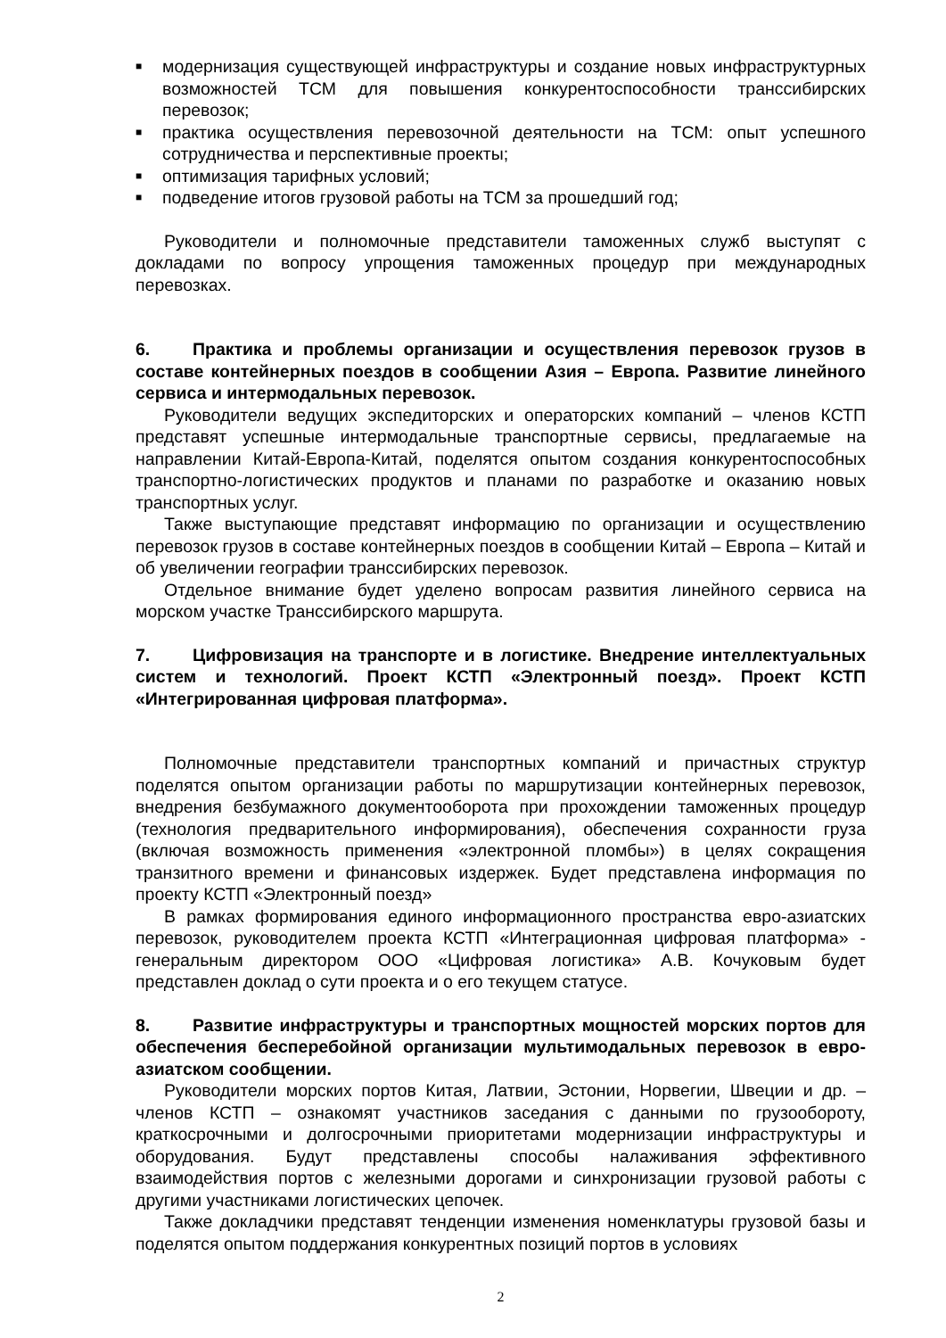■ модернизация существующей инфраструктуры и создание новых инфраструктурных возможностей ТСМ для повышения конкурентоспособности транссибирских перевозок;
■ практика осуществления перевозочной деятельности на ТСМ: опыт успешного сотрудничества и перспективные проекты;
■ оптимизация тарифных условий;
■ подведение итогов грузовой работы на ТСМ за прошедший год;
Руководители и полномочные представители таможенных служб выступят с докладами по вопросу упрощения таможенных процедур при международных перевозках.
6. Практика и проблемы организации и осуществления перевозок грузов в составе контейнерных поездов в сообщении Азия – Европа. Развитие линейного сервиса и интермодальных перевозок.
Руководители ведущих экспедиторских и операторских компаний – членов КСТП представят успешные интермодальные транспортные сервисы, предлагаемые на направлении Китай-Европа-Китай, поделятся опытом создания конкурентоспособных транспортно-логистических продуктов и планами по разработке и оказанию новых транспортных услуг.
Также выступающие представят информацию по организации и осуществлению перевозок грузов в составе контейнерных поездов в сообщении Китай – Европа – Китай и об увеличении географии транссибирских перевозок.
Отдельное внимание будет уделено вопросам развития линейного сервиса на морском участке Транссибирского маршрута.
7. Цифровизация на транспорте и в логистике. Внедрение интеллектуальных систем и технологий. Проект КСТП «Электронный поезд». Проект КСТП «Интегрированная цифровая платформа».
Полномочные представители транспортных компаний и причастных структур поделятся опытом организации работы по маршрутизации контейнерных перевозок, внедрения безбумажного документооборота при прохождении таможенных процедур (технология предварительного информирования), обеспечения сохранности груза (включая возможность применения «электронной пломбы») в целях сокращения транзитного времени и финансовых издержек. Будет представлена информация по проекту КСТП «Электронный поезд»
В рамках формирования единого информационного пространства евро-азиатских перевозок, руководителем проекта КСТП «Интеграционная цифровая платформа» - генеральным директором ООО «Цифровая логистика» А.В. Кочуковым будет представлен доклад о сути проекта и о его текущем статусе.
8. Развитие инфраструктуры и транспортных мощностей морских портов для обеспечения бесперебойной организации мультимодальных перевозок в евро-азиатском сообщении.
Руководители морских портов Китая, Латвии, Эстонии, Норвегии, Швеции и др. – членов КСТП – ознакомят участников заседания с данными по грузообороту, краткосрочными и долгосрочными приоритетами модернизации инфраструктуры и оборудования. Будут представлены способы налаживания эффективного взаимодействия портов с железными дорогами и синхронизации грузовой работы с другими участниками логистических цепочек.
Также докладчики представят тенденции изменения номенклатуры грузовой базы и поделятся опытом поддержания конкурентных позиций портов в условиях
2